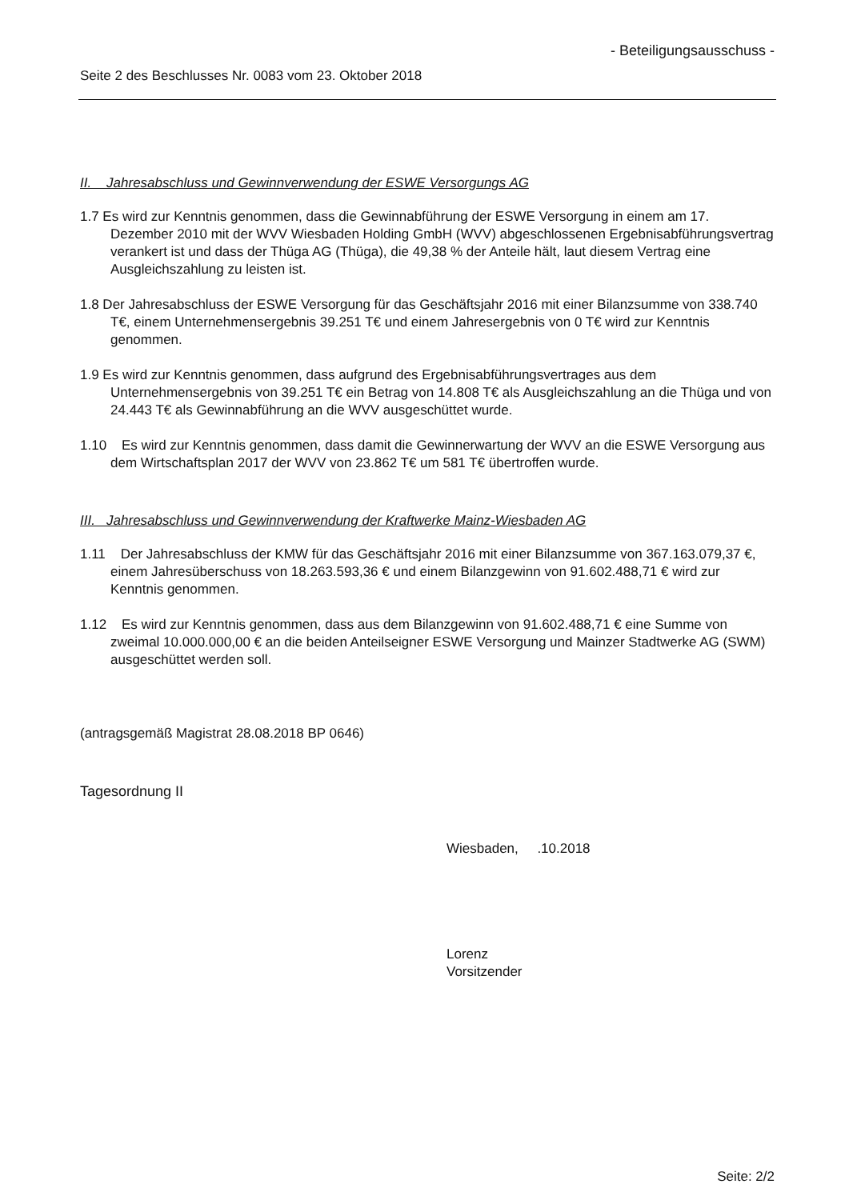- Beteiligungsausschuss -
Seite 2 des Beschlusses Nr. 0083 vom 23. Oktober 2018
II. Jahresabschluss und Gewinnverwendung der ESWE Versorgungs AG
1.7 Es wird zur Kenntnis genommen, dass die Gewinnabführung der ESWE Versorgung in einem am 17. Dezember 2010 mit der WVV Wiesbaden Holding GmbH (WVV) abgeschlossenen Ergebnisabführungsvertrag verankert ist und dass der Thüga AG (Thüga), die 49,38 % der Anteile hält, laut diesem Vertrag eine Ausgleichszahlung zu leisten ist.
1.8 Der Jahresabschluss der ESWE Versorgung für das Geschäftsjahr 2016 mit einer Bilanzsumme von 338.740 T€, einem Unternehmensergebnis 39.251 T€ und einem Jahresergebnis von 0 T€ wird zur Kenntnis genommen.
1.9 Es wird zur Kenntnis genommen, dass aufgrund des Ergebnisabführungsvertrages aus dem Unternehmensergebnis von 39.251 T€ ein Betrag von 14.808 T€ als Ausgleichszahlung an die Thüga und von 24.443 T€ als Gewinnabführung an die WVV ausgeschüttet wurde.
1.10 Es wird zur Kenntnis genommen, dass damit die Gewinnerwartung der WVV an die ESWE Versorgung aus dem Wirtschaftsplan 2017 der WVV von 23.862 T€ um 581 T€ übertroffen wurde.
III. Jahresabschluss und Gewinnverwendung der Kraftwerke Mainz-Wiesbaden AG
1.11 Der Jahresabschluss der KMW für das Geschäftsjahr 2016 mit einer Bilanzsumme von 367.163.079,37 €, einem Jahresüberschuss von 18.263.593,36 € und einem Bilanzgewinn von 91.602.488,71 € wird zur Kenntnis genommen.
1.12 Es wird zur Kenntnis genommen, dass aus dem Bilanzgewinn von 91.602.488,71 € eine Summe von zweimal 10.000.000,00 € an die beiden Anteilseigner ESWE Versorgung und Mainzer Stadtwerke AG (SWM) ausgeschüttet werden soll.
(antragsgemäß Magistrat 28.08.2018 BP 0646)
Tagesordnung II
Wiesbaden, .10.2018
Lorenz
Vorsitzender
Seite: 2/2